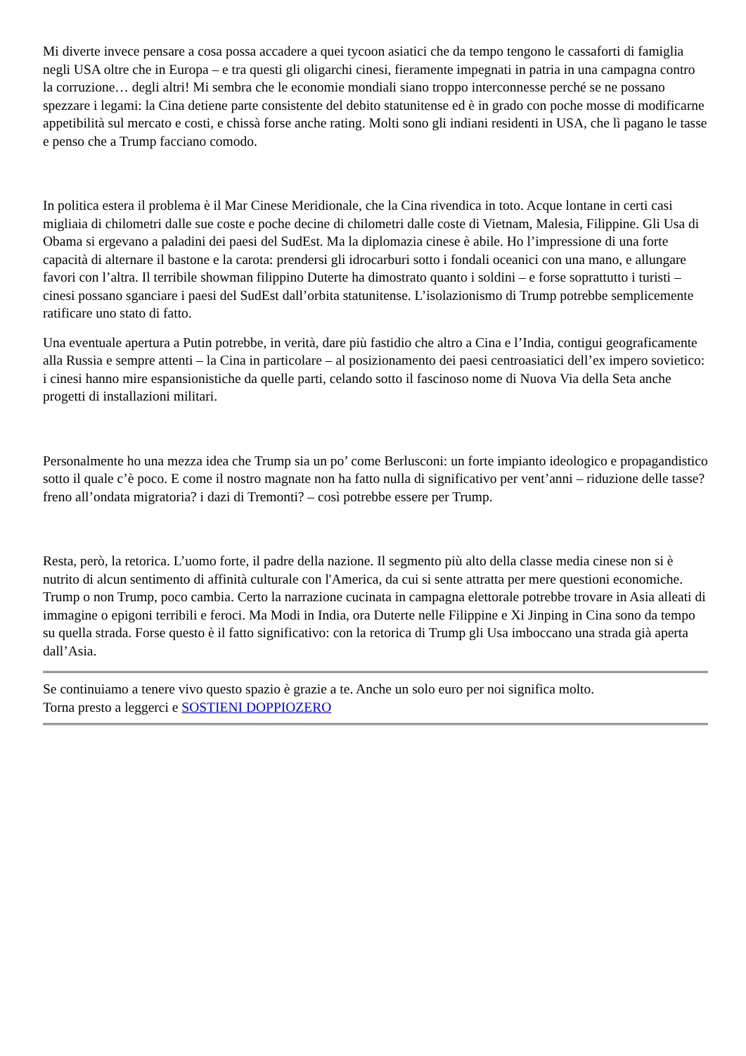Mi diverte invece pensare a cosa possa accadere a quei tycoon asiatici che da tempo tengono le cassaforti di famiglia negli USA oltre che in Europa – e tra questi gli oligarchi cinesi, fieramente impegnati in patria in una campagna contro la corruzione… degli altri! Mi sembra che le economie mondiali siano troppo interconnesse perché se ne possano spezzare i legami: la Cina detiene parte consistente del debito statunitense ed è in grado con poche mosse di modificarne appetibilità sul mercato e costi, e chissà forse anche rating. Molti sono gli indiani residenti in USA, che lì pagano le tasse e penso che a Trump facciano comodo.
In politica estera il problema è il Mar Cinese Meridionale, che la Cina rivendica in toto. Acque lontane in certi casi migliaia di chilometri dalle sue coste e poche decine di chilometri dalle coste di Vietnam, Malesia, Filippine. Gli Usa di Obama si ergevano a paladini dei paesi del SudEst. Ma la diplomazia cinese è abile. Ho l’impressione di una forte capacità di alternare il bastone e la carota: prendersi gli idrocarburi sotto i fondali oceanici con una mano, e allungare favori con l’altra. Il terribile showman filippino Duterte ha dimostrato quanto i soldini – e forse soprattutto i turisti – cinesi possano sganciare i paesi del SudEst dall’orbita statunitense. L’isolazionismo di Trump potrebbe semplicemente ratificare uno stato di fatto.
Una eventuale apertura a Putin potrebbe, in verità, dare più fastidio che altro a Cina e l’India, contigui geograficamente alla Russia e sempre attenti – la Cina in particolare – al posizionamento dei paesi centroasiatici dell’ex impero sovietico: i cinesi hanno mire espansionistiche da quelle parti, celando sotto il fascinoso nome di Nuova Via della Seta anche progetti di installazioni militari.
Personalmente ho una mezza idea che Trump sia un po’ come Berlusconi: un forte impianto ideologico e propagandistico sotto il quale c’è poco. E come il nostro magnate non ha fatto nulla di significativo per vent’anni – riduzione delle tasse? freno all’ondata migratoria? i dazi di Tremonti? – così potrebbe essere per Trump.
Resta, però, la retorica. L’uomo forte, il padre della nazione. Il segmento più alto della classe media cinese non si è nutrito di alcun sentimento di affinità culturale con l'America, da cui si sente attratta per mere questioni economiche. Trump o non Trump, poco cambia. Certo la narrazione cucinata in campagna elettorale potrebbe trovare in Asia alleati di immagine o epigoni terribili e feroci. Ma Modi in India, ora Duterte nelle Filippine e Xi Jinping in Cina sono da tempo su quella strada. Forse questo è il fatto significativo: con la retorica di Trump gli Usa imboccano una strada già aperta dall’Asia.
Se continuiamo a tenere vivo questo spazio è grazie a te. Anche un solo euro per noi significa molto.
Torna presto a leggerci e SOSTIENI DOPPIOZERO